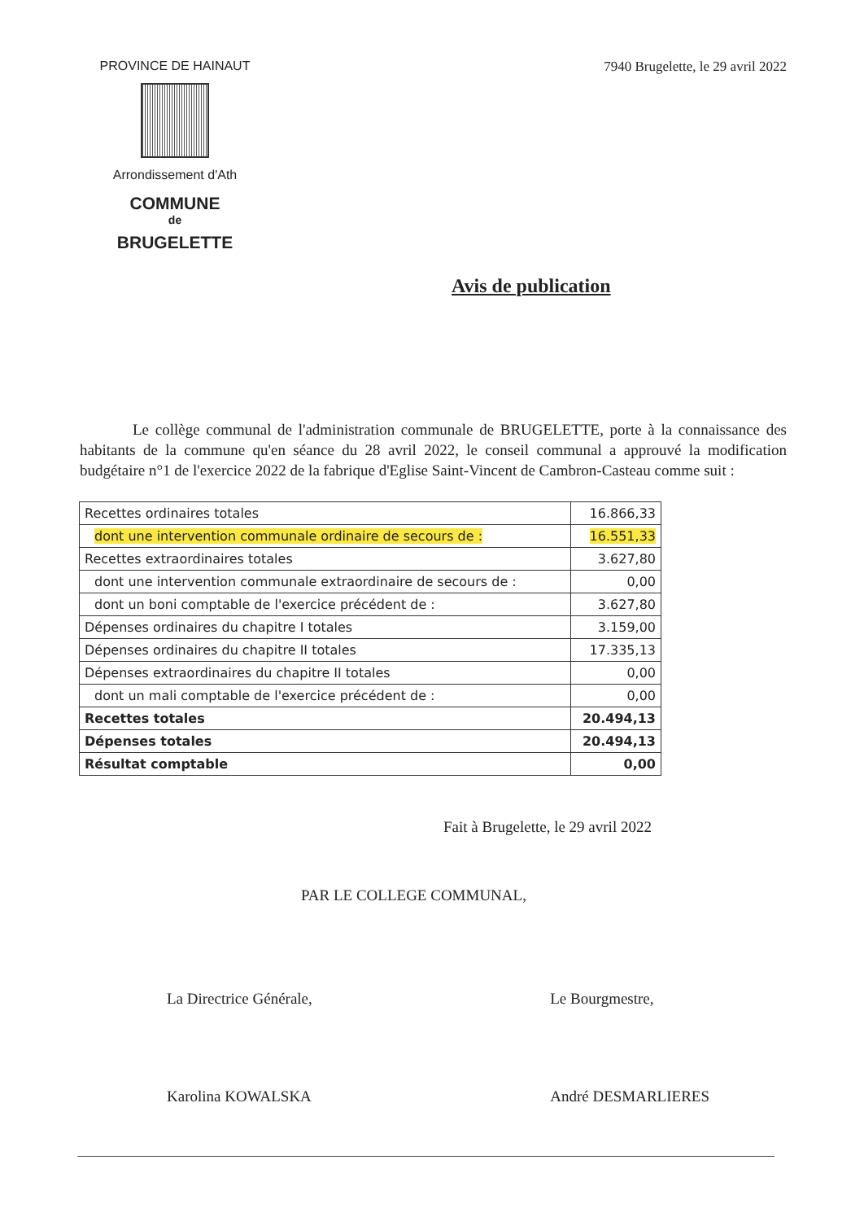PROVINCE DE HAINAUT
Arrondissement d'Ath
COMMUNE
de
BRUGELETTE
7940 Brugelette, le 29 avril 2022
Avis de publication
Le collège communal de l'administration communale de BRUGELETTE, porte à la connaissance des habitants de la commune qu'en séance du 28 avril 2022, le conseil communal a approuvé la modification budgétaire n°1 de l'exercice 2022 de la fabrique d'Eglise Saint-Vincent de Cambron-Casteau comme suit :
| Recettes ordinaires totales | 16.866,33 |
| dont une intervention communale ordinaire de secours de : | 16.551,33 |
| Recettes extraordinaires totales | 3.627,80 |
| dont une intervention communale extraordinaire de secours de : | 0,00 |
| dont un boni comptable de l'exercice précédent de : | 3.627,80 |
| Dépenses ordinaires du chapitre I totales | 3.159,00 |
| Dépenses ordinaires du chapitre II totales | 17.335,13 |
| Dépenses extraordinaires du chapitre II totales | 0,00 |
| dont un mali comptable de l'exercice précédent de : | 0,00 |
| Recettes totales | 20.494,13 |
| Dépenses totales | 20.494,13 |
| Résultat comptable | 0,00 |
Fait à Brugelette, le 29 avril 2022
PAR LE COLLEGE COMMUNAL,
La Directrice Générale,
Karolina KOWALSKA
Le Bourgmestre,
André DESMARLIERES